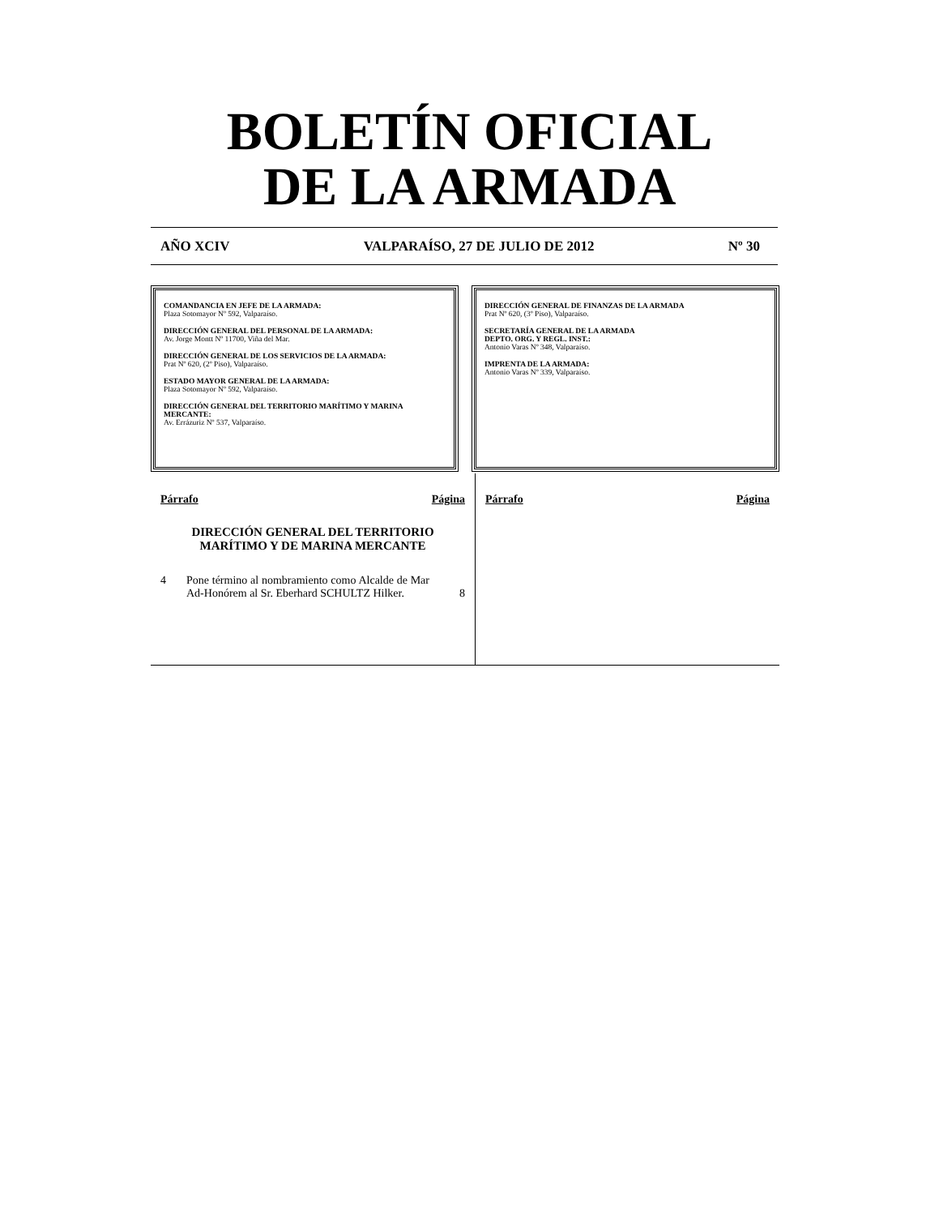BOLETÍN OFICIAL
DE LA ARMADA
AÑO XCIV VALPARAÍSO, 27 DE JULIO DE 2012 Nº 30
COMANDANCIA EN JEFE DE LA ARMADA:
Plaza Sotomayor Nº 592, Valparaíso.
DIRECCIÓN GENERAL DEL PERSONAL DE LA ARMADA:
Av. Jorge Montt Nº 11700, Viña del Mar.
DIRECCIÓN GENERAL DE LOS SERVICIOS DE LA ARMADA:
Prat Nº 620, (2º Piso), Valparaíso.
ESTADO MAYOR GENERAL DE LA ARMADA:
Plaza Sotomayor Nº 592, Valparaíso.
DIRECCIÓN GENERAL DEL TERRITORIO MARÍTIMO Y MARINA MERCANTE:
Av. Errázuriz Nº 537, Valparaíso.
DIRECCIÓN GENERAL DE FINANZAS DE LA ARMADA
Prat Nº 620, (3º Piso), Valparaíso.
SECRETARÍA GENERAL DE LA ARMADA
DEPTO. ORG. Y REGL. INST.:
Antonio Varas Nº 348, Valparaíso.
IMPRENTA DE LA ARMADA:
Antonio Varas Nº 339, Valparaíso.
Párrafo Página
DIRECCIÓN GENERAL DEL TERRITORIO
MARÍTIMO Y DE MARINA MERCANTE
4 Pone término al nombramiento como Alcalde de Mar Ad-Honórem al Sr. Eberhard SCHULTZ Hilker. 8
Párrafo Página